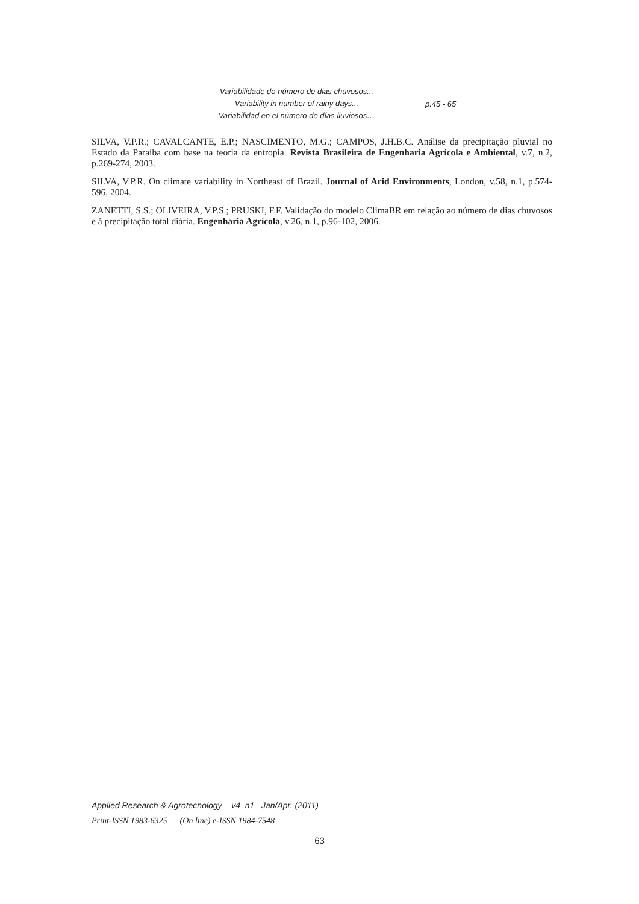Variabilidade do número de dias chuvosos...
Variability in number of rainy days...
Variabilidad en el número de días lluviosos…
p.45 - 65
SILVA, V.P.R.; CAVALCANTE, E.P.; NASCIMENTO, M.G.; CAMPOS, J.H.B.C. Análise da precipitação pluvial no Estado da Paraíba com base na teoria da entropia. Revista Brasileira de Engenharia Agrícola e Ambiental, v.7, n.2, p.269-274, 2003.
SILVA, V.P.R. On climate variability in Northeast of Brazil. Journal of Arid Environments, London, v.58, n.1, p.574-596, 2004.
ZANETTI, S.S.; OLIVEIRA, V.P.S.; PRUSKI, F.F. Validação do modelo ClimaBR em relação ao número de dias chuvosos e à precipitação total diária. Engenharia Agrícola, v.26, n.1, p.96-102, 2006.
Applied Research & Agrotecnology v4 n1 Jan/Apr. (2011)
Print-ISSN 1983-6325 (On line) e-ISSN 1984-7548
63